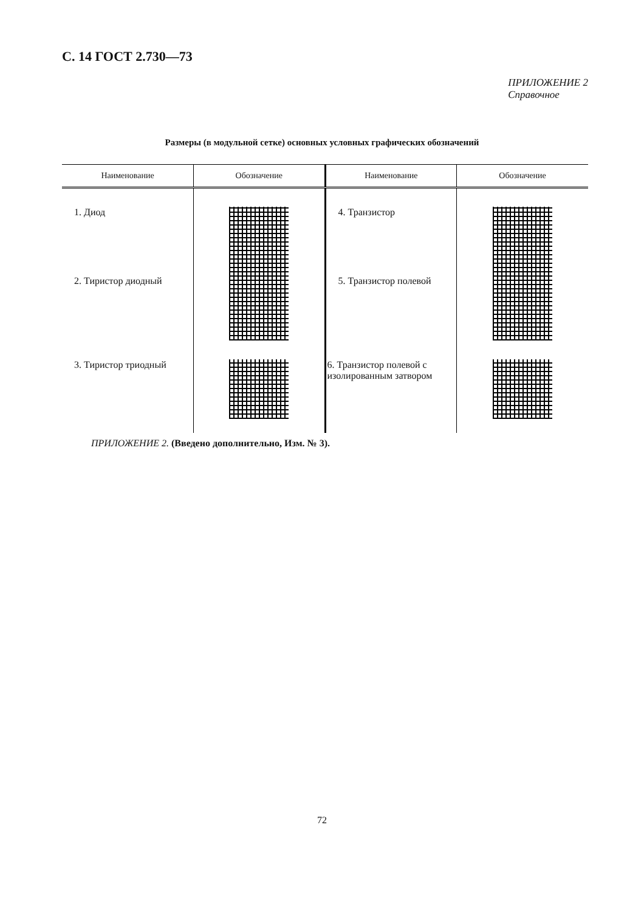С. 14 ГОСТ 2.730—73
ПРИЛОЖЕНИЕ 2
Справочное
Размеры (в модульной сетке) основных условных графических обозначений
| Наименование | Обозначение | Наименование | Обозначение |
| --- | --- | --- | --- |
| 1. Диод | | 4. Транзистор | |
| 2. Тиристор диодный | | 5. Транзистор полевой | |
| 3. Тиристор триодный | | 6. Транзистор полевой с изолированным затвором | |
ПРИЛОЖЕНИЕ 2. (Введено дополнительно, Изм. № 3).
72